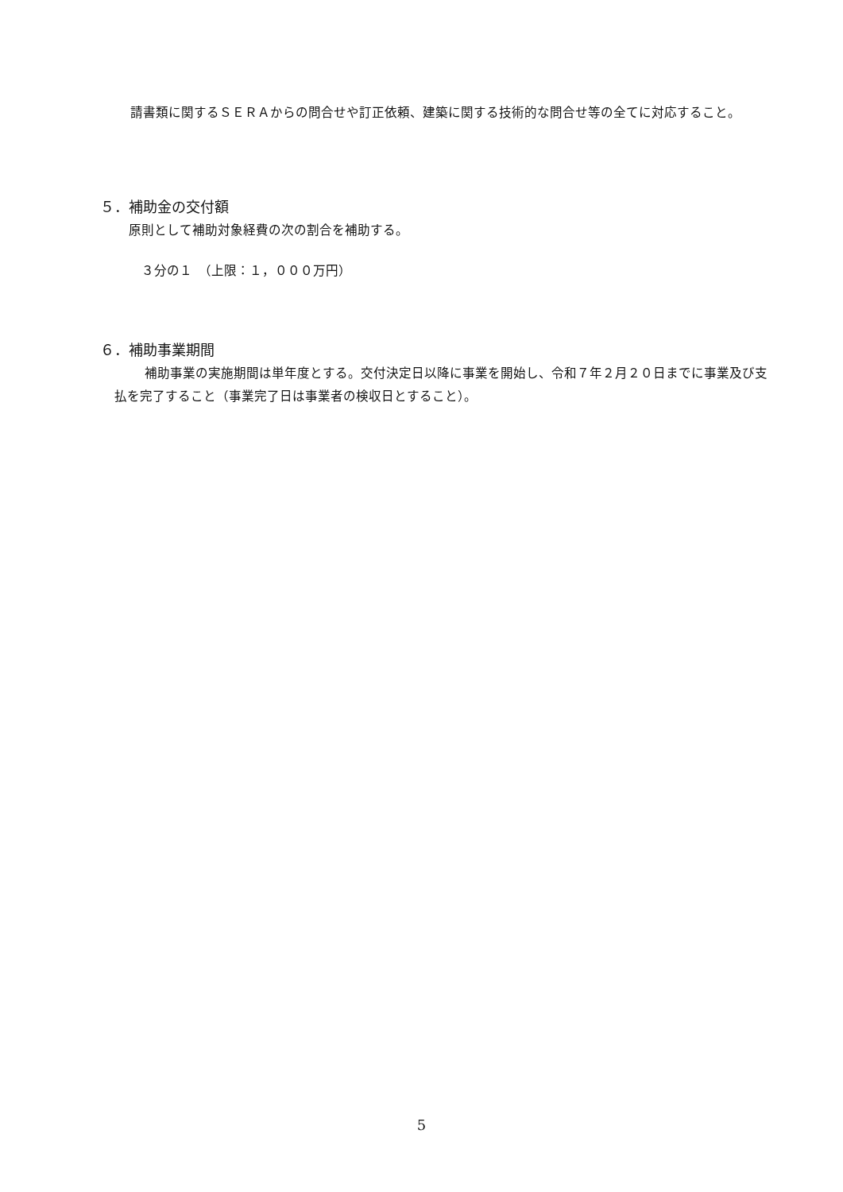請書類に関するＳＥＲＡからの問合せや訂正依頼、建築に関する技術的な問合せ等の全てに対応すること。
５．補助金の交付額
原則として補助対象経費の次の割合を補助する。
３分の１　（上限：１，０００万円）
６．補助事業期間
補助事業の実施期間は単年度とする。交付決定日以降に事業を開始し、令和７年２月２０日までに事業及び支払を完了すること（事業完了日は事業者の検収日とすること）。
5